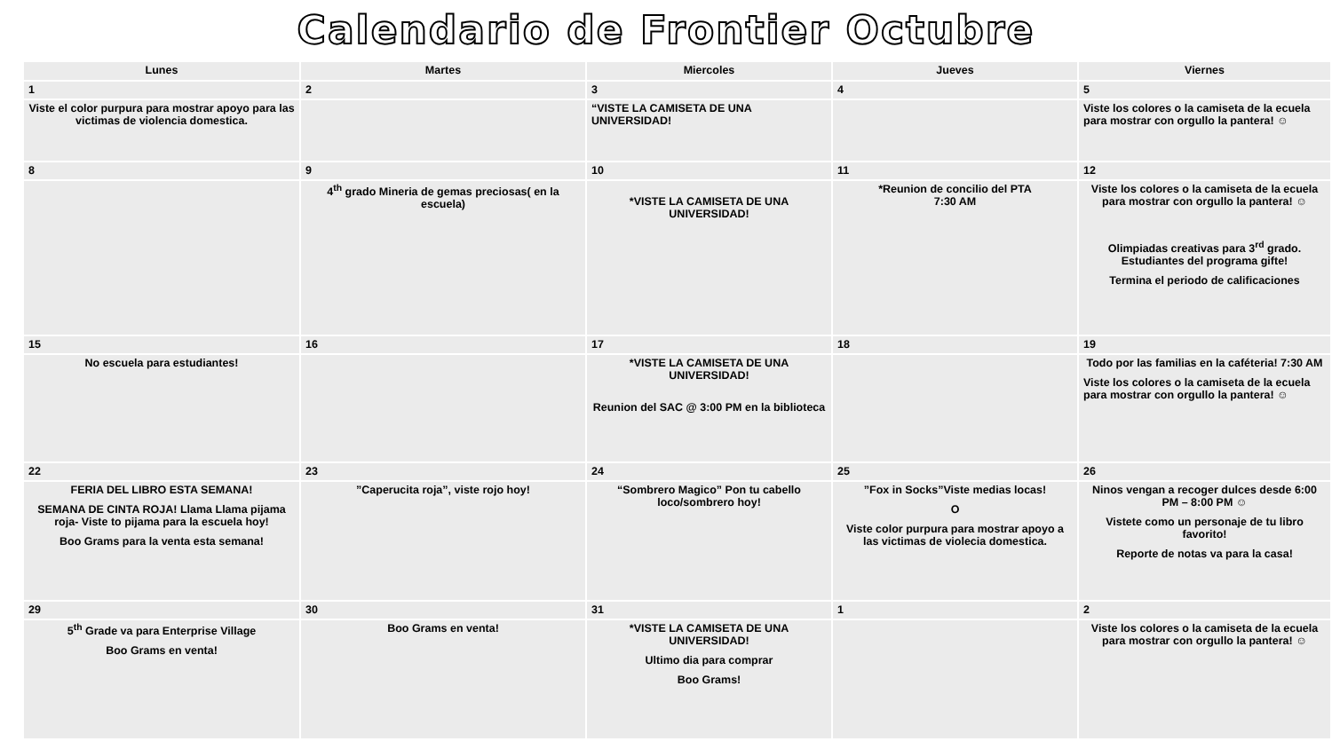Calendario de Frontier Octubre
| Lunes | Martes | Miercoles | Jueves | Viernes |
| --- | --- | --- | --- | --- |
| 1 | 2 | 3 | 4 | 5 |
| Viste el color purpura para mostrar apoyo para las victimas de violencia domestica. | | “VISTE LA CAMISETA DE UNA UNIVERSIDAD! | | Viste los colores o la camiseta de la ecuela para mostrar con orgullo la pantera! ☺ |
| 8 | 9 | 10 | 11 | 12 |
| | 4<sup>th</sup> grado Mineria de gemas preciosas( en la escuela) | *VISTE LA CAMISETA DE UNA UNIVERSIDAD! | *Reunion de concilio del PTA 7:30 AM | Viste los colores o la camiseta de la ecuela para mostrar con orgullo la pantera! ☺ Olimpiadas creativas para 3<sup>rd</sup> grado. Estudiantes del programa gifte! Termina el periodo de calificaciones |
| 15 | 16 | 17 | 18 | 19 |
| No escuela para estudiantes! | | *VISTE LA CAMISETA DE UNA UNIVERSIDAD! Reunion del SAC @ 3:00 PM en la biblioteca | | Todo por las familias en la caféteria! 7:30 AM Viste los colores o la camiseta de la ecuela para mostrar con orgullo la pantera! ☺ |
| 22 | 23 | 24 | 25 | 26 |
| FERIA DEL LIBRO ESTA SEMANA! SEMANA DE CINTA ROJA! Llama Llama pijama roja- Viste to pijama para la escuela hoy! Boo Grams para la venta esta semana! | ”Caperucita roja”, viste rojo hoy! | “Sombrero Magico” Pon tu cabello loco/sombrero hoy! | ”Fox in Socks”Viste medias locas! O Viste color purpura para mostrar apoyo a las victimas de violecia domestica. | Ninos vengan a recoger dulces desde 6:00 PM – 8:00 PM ☺ Vistete como un personaje de tu libro favorito! Reporte de notas va para la casa! |
| 29 | 30 | 31 | 1 | 2 |
| 5<sup>th</sup> Grade va para Enterprise Village Boo Grams en venta! | Boo Grams en venta! | *VISTE LA CAMISETA DE UNA UNIVERSIDAD! Ultimo dia para comprar Boo Grams! | | Viste los colores o la camiseta de la ecuela para mostrar con orgullo la pantera! ☺ |